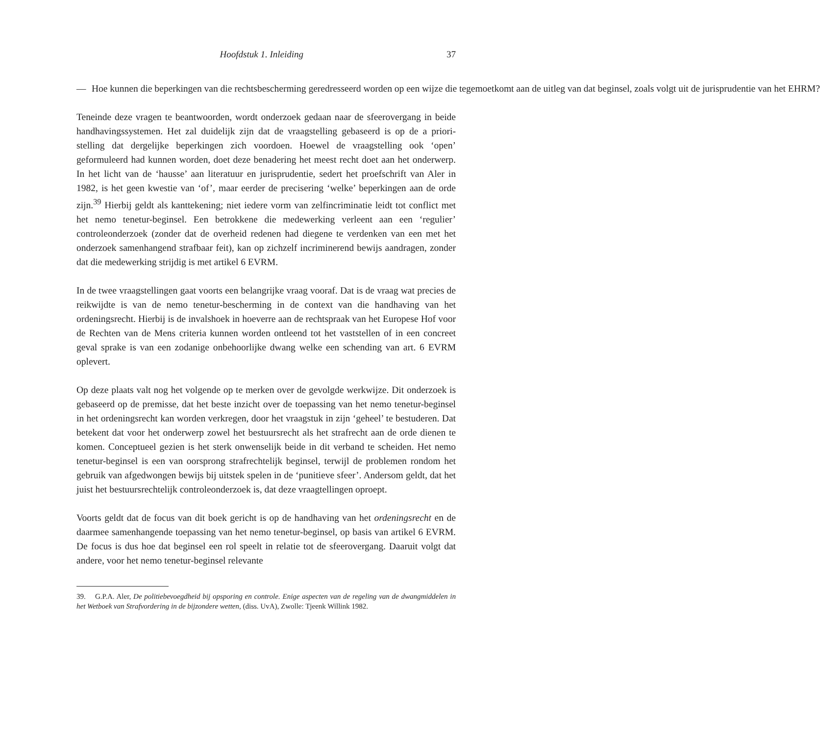Hoofdstuk 1. Inleiding 37
— Hoe kunnen die beperkingen van die rechtsbescherming geredresseerd worden op een wijze die tegemoetkomt aan de uitleg van dat beginsel, zoals volgt uit de jurisprudentie van het EHRM?
Teneinde deze vragen te beantwoorden, wordt onderzoek gedaan naar de sfeerovergang in beide handhavingssystemen. Het zal duidelijk zijn dat de vraagstelling gebaseerd is op de a priori-stelling dat dergelijke beperkingen zich voordoen. Hoewel de vraagstelling ook ‘open’ geformuleerd had kunnen worden, doet deze benadering het meest recht doet aan het onderwerp. In het licht van de ‘hausse’ aan literatuur en jurisprudentie, sedert het proefschrift van Aler in 1982, is het geen kwestie van ‘of’, maar eerder de precisering ‘welke’ beperkingen aan de orde zijn.<sup>39</sup> Hierbij geldt als kanttekening; niet iedere vorm van zelfincriminatie leidt tot conflict met het nemo tenetur-beginsel. Een betrokkene die medewerking verleent aan een ‘regulier’ controleonderzoek (zonder dat de overheid redenen had diegene te verdenken van een met het onderzoek samenhangend strafbaar feit), kan op zichzelf incriminerend bewijs aandragen, zonder dat die medewerking strijdig is met artikel 6 EVRM.
In de twee vraagstellingen gaat voorts een belangrijke vraag vooraf. Dat is de vraag wat precies de reikwijdte is van de nemo tenetur-bescherming in de context van die handhaving van het ordeningsrecht. Hierbij is de invalshoek in hoeverre aan de rechtspraak van het Europese Hof voor de Rechten van de Mens criteria kunnen worden ontleend tot het vaststellen of in een concreet geval sprake is van een zodanige onbehoorlijke dwang welke een schending van art. 6 EVRM oplevert.
Op deze plaats valt nog het volgende op te merken over de gevolgde werkwijze. Dit onderzoek is gebaseerd op de premisse, dat het beste inzicht over de toepassing van het nemo tenetur-beginsel in het ordeningsrecht kan worden verkregen, door het vraagstuk in zijn ‘geheel’ te bestuderen. Dat betekent dat voor het onderwerp zowel het bestuursrecht als het strafrecht aan de orde dienen te komen. Conceptueel gezien is het sterk onwenselijk beide in dit verband te scheiden. Het nemo tenetur-beginsel is een van oorsprong strafrechtelijk beginsel, terwijl de problemen rondom het gebruik van afgedwongen bewijs bij uitstek spelen in de ‘punitieve sfeer’. Andersom geldt, dat het juist het bestuursrechtelijk controleonderzoek is, dat deze vraagtellingen oproept.
Voorts geldt dat de focus van dit boek gericht is op de handhaving van het ordeningsrecht en de daarmee samenhangende toepassing van het nemo tenetur-beginsel, op basis van artikel 6 EVRM. De focus is dus hoe dat beginsel een rol speelt in relatie tot de sfeerovergang. Daaruit volgt dat andere, voor het nemo tenetur-beginsel relevante
39. G.P.A. Aler, De politiebevoegdheid bij opsporing en controle. Enige aspecten van de regeling van de dwangmiddelen in het Wetboek van Strafvordering in de bijzondere wetten, (diss. UvA), Zwolle: Tjeenk Willink 1982.